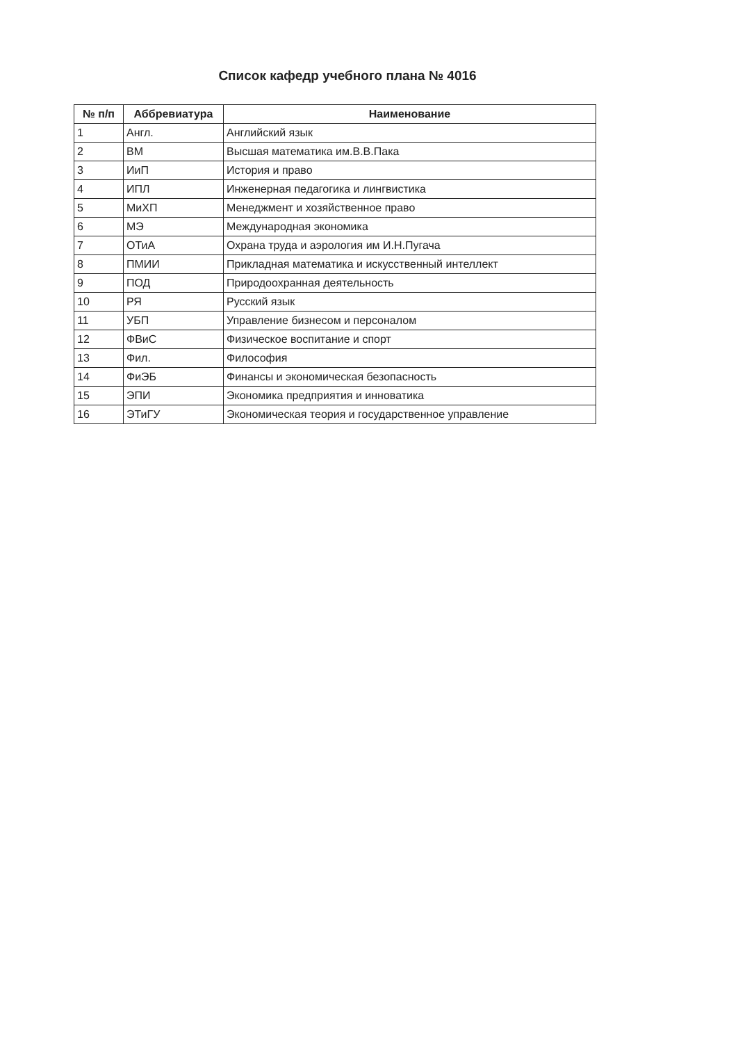Список кафедр учебного плана № 4016
| № п/п | Аббревиатура | Наименование |
| --- | --- | --- |
| 1 | Англ. | Английский язык |
| 2 | ВМ | Высшая математика им.В.В.Пака |
| 3 | ИиП | История и право |
| 4 | ИПЛ | Инженерная педагогика и лингвистика |
| 5 | МиХП | Менеджмент и хозяйственное право |
| 6 | МЭ | Международная экономика |
| 7 | ОТиА | Охрана труда и аэрология им И.Н.Пугача |
| 8 | ПМИИ | Прикладная математика и искусственный интеллект |
| 9 | ПОД | Природоохранная деятельность |
| 10 | РЯ | Русский язык |
| 11 | УБП | Управление бизнесом и персоналом |
| 12 | ФВиС | Физическое воспитание и спорт |
| 13 | Фил. | Философия |
| 14 | ФиЭБ | Финансы и экономическая безопасность |
| 15 | ЭПИ | Экономика предприятия и инноватика |
| 16 | ЭТиГУ | Экономическая теория и государственное управление |